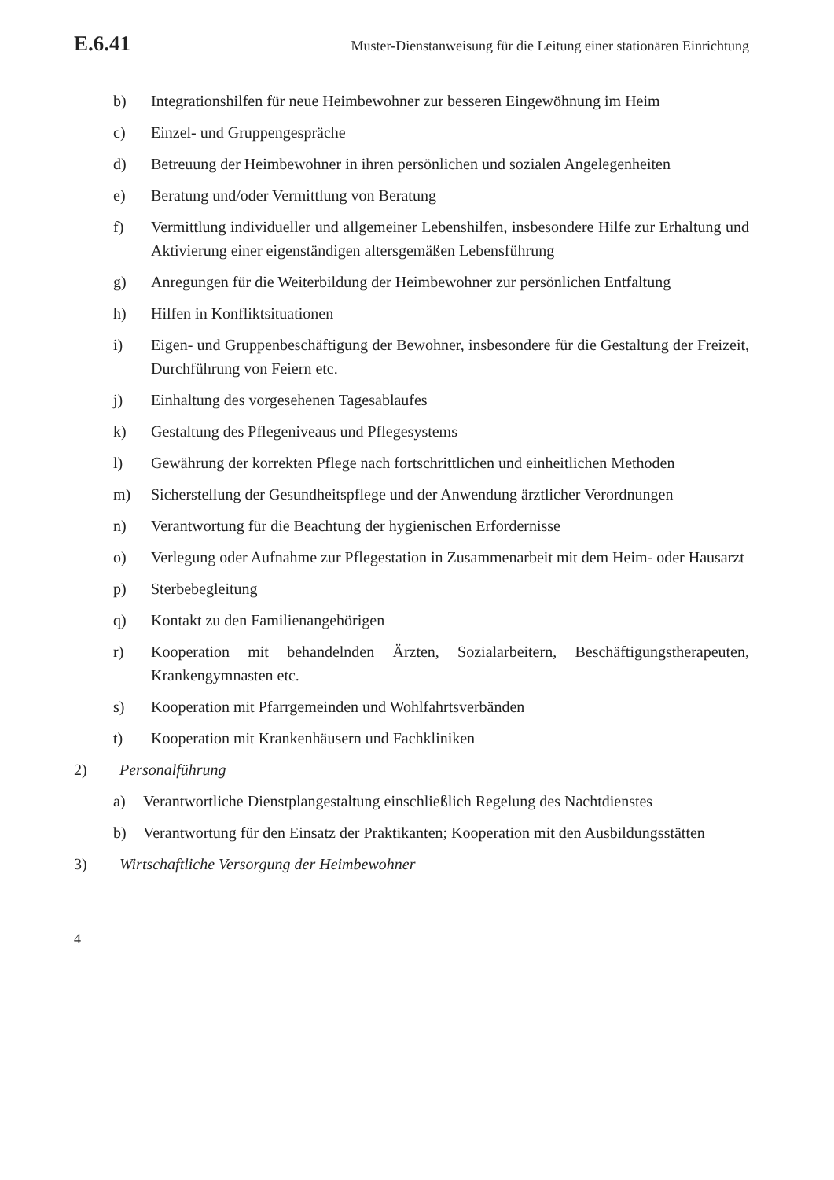E.6.41 Muster-Dienstanweisung für die Leitung einer stationären Einrichtung
b) Integrationshilfen für neue Heimbewohner zur besseren Eingewöhnung im Heim
c) Einzel- und Gruppengespräche
d) Betreuung der Heimbewohner in ihren persönlichen und sozialen Angelegenheiten
e) Beratung und/oder Vermittlung von Beratung
f) Vermittlung individueller und allgemeiner Lebenshilfen, insbesondere Hilfe zur Erhaltung und Aktivierung einer eigenständigen altersgemäßen Lebensführung
g) Anregungen für die Weiterbildung der Heimbewohner zur persönlichen Entfaltung
h) Hilfen in Konfliktsituationen
i) Eigen- und Gruppenbeschäftigung der Bewohner, insbesondere für die Gestaltung der Freizeit, Durchführung von Feiern etc.
j) Einhaltung des vorgesehenen Tagesablaufes
k) Gestaltung des Pflegeniveaus und Pflegesystems
l) Gewährung der korrekten Pflege nach fortschrittlichen und einheitlichen Methoden
m) Sicherstellung der Gesundheitspflege und der Anwendung ärztlicher Verordnungen
n) Verantwortung für die Beachtung der hygienischen Erfordernisse
o) Verlegung oder Aufnahme zur Pflegestation in Zusammenarbeit mit dem Heim- oder Hausarzt
p) Sterbebegleitung
q) Kontakt zu den Familienangehörigen
r) Kooperation mit behandelnden Ärzten, Sozialarbeitern, Beschäftigungstherapeuten, Krankengymnasten etc.
s) Kooperation mit Pfarrgemeinden und Wohlfahrtsverbänden
t) Kooperation mit Krankenhäusern und Fachkliniken
2) Personalführung
a) Verantwortliche Dienstplangestaltung einschließlich Regelung des Nachtdienstes
b) Verantwortung für den Einsatz der Praktikanten; Kooperation mit den Ausbildungsstätten
3) Wirtschaftliche Versorgung der Heimbewohner
4